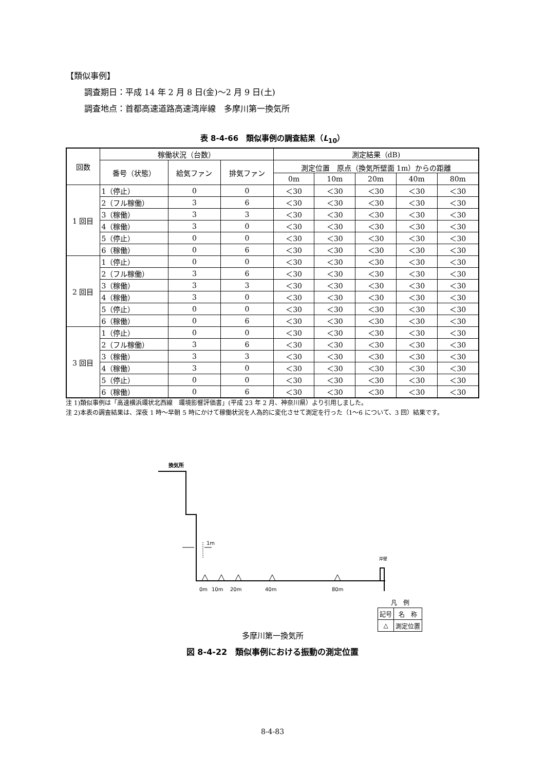【類似事例】
調査期日：平成 14 年 2 月 8 日(金)～2 月 9 日(土)
調査地点：首都高速道路高速湾岸線　多摩川第一換気所
表 8-4-66　類似事例の調査結果（L<sub>10</sub>）
| 回数 | 稼働状況（台数） | | | 測定結果（dB) | | | | |
| --- | --- | --- | --- | --- | --- | --- | --- | --- |
| | 番号（状態） | 給気ファン | 排気ファン | 測定位置 原点（換気所壁面 1m）からの距離 | | | | |
| | | | | 0m | 10m | 20m | 40m | 80m |
| 1 回目 | 1（停止） | 0 | 0 | ＜30 | ＜30 | ＜30 | ＜30 | ＜30 |
| | 2（フル稼働） | 3 | 6 | ＜30 | ＜30 | ＜30 | ＜30 | ＜30 |
| | 3（稼働） | 3 | 3 | ＜30 | ＜30 | ＜30 | ＜30 | ＜30 |
| | 4（稼働） | 3 | 0 | ＜30 | ＜30 | ＜30 | ＜30 | ＜30 |
| | 5（停止） | 0 | 0 | ＜30 | ＜30 | ＜30 | ＜30 | ＜30 |
| | 6（稼働） | 0 | 6 | ＜30 | ＜30 | ＜30 | ＜30 | ＜30 |
| 2 回目 | 1（停止） | 0 | 0 | ＜30 | ＜30 | ＜30 | ＜30 | ＜30 |
| | 2（フル稼働） | 3 | 6 | ＜30 | ＜30 | ＜30 | ＜30 | ＜30 |
| | 3（稼働） | 3 | 3 | ＜30 | ＜30 | ＜30 | ＜30 | ＜30 |
| | 4（稼働） | 3 | 0 | ＜30 | ＜30 | ＜30 | ＜30 | ＜30 |
| | 5（停止） | 0 | 0 | ＜30 | ＜30 | ＜30 | ＜30 | ＜30 |
| | 6（稼働） | 0 | 6 | ＜30 | ＜30 | ＜30 | ＜30 | ＜30 |
| 3 回目 | 1（停止） | 0 | 0 | ＜30 | ＜30 | ＜30 | ＜30 | ＜30 |
| | 2（フル稼働） | 3 | 6 | ＜30 | ＜30 | ＜30 | ＜30 | ＜30 |
| | 3（稼働） | 3 | 3 | ＜30 | ＜30 | ＜30 | ＜30 | ＜30 |
| | 4（稼働） | 3 | 0 | ＜30 | ＜30 | ＜30 | ＜30 | ＜30 |
| | 5（停止） | 0 | 0 | ＜30 | ＜30 | ＜30 | ＜30 | ＜30 |
| | 6（稼働） | 0 | 6 | ＜30 | ＜30 | ＜30 | ＜30 | ＜30 |
注 1)類似事例は「高速横浜環状北西線　環境影響評価書」(平成 23 年 2 月、神奈川県）より引用しました。
注 2)本表の調査結果は、深夜 1 時～早朝 5 時にかけて稼働状況を人為的に変化させて測定を行った（1～6 について、3 回）結果です。
換気所
岸壁
1m
0m
10m
20m
40m
80m
| 凡 例 | |
| 記号 | 名 称 |
| △ | 測定位置 |
多摩川第一換気所
図 8-4-22　類似事例における振動の測定位置
8-4-83